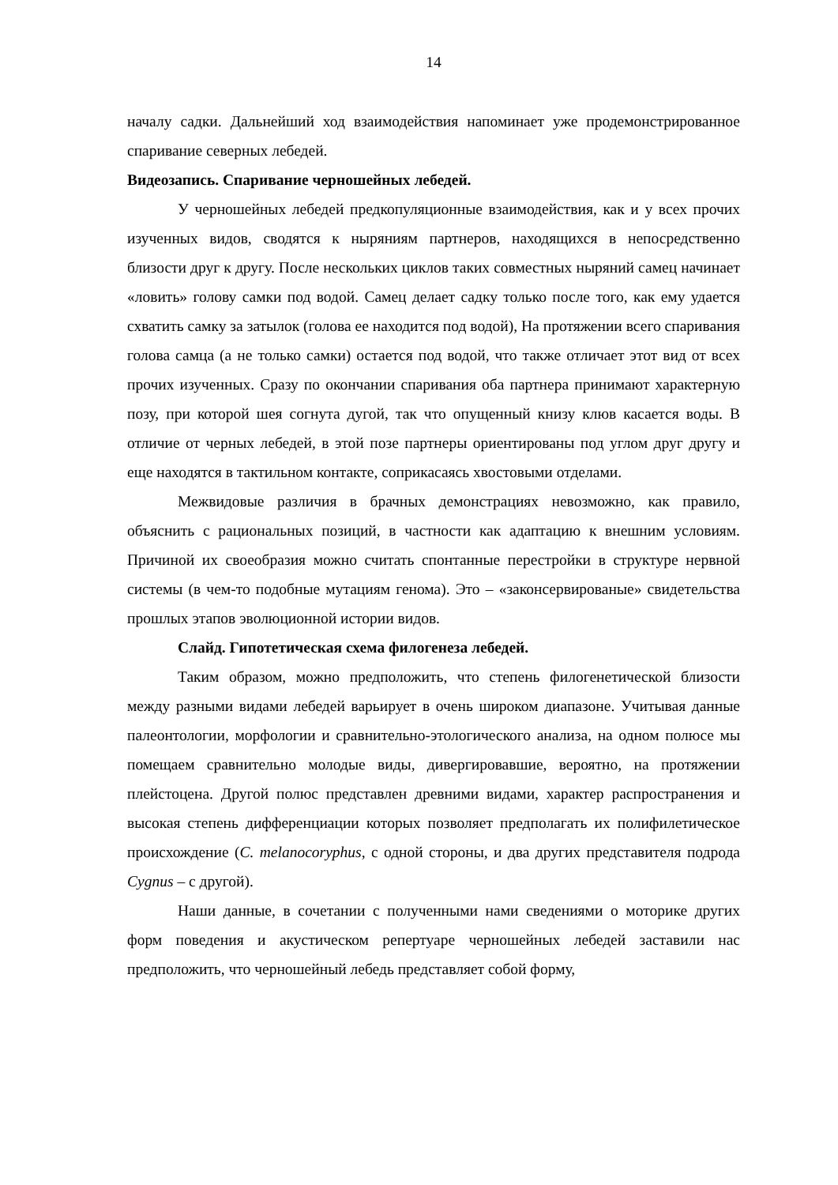14
началу садки. Дальнейший ход взаимодействия напоминает уже продемонстрированное спаривание северных лебедей.
Видеозапись. Спаривание черношейных лебедей.
У черношейных лебедей предкопуляционные взаимодействия, как и у всех прочих изученных видов, сводятся к ныряниям партнеров, находящихся в непосредственно близости друг к другу. После нескольких циклов таких совместных ныряний самец начинает «ловить» голову самки под водой. Самец делает садку только после того, как ему удается схватить самку за затылок (голова ее находится под водой), На протяжении всего спаривания голова самца (а не только самки) остается под водой, что также отличает этот вид от всех прочих изученных. Сразу по окончании спаривания оба партнера принимают характерную позу, при которой шея согнута дугой, так что опущенный книзу клюв касается воды. В отличие от черных лебедей, в этой позе партнеры ориентированы под углом друг другу и еще находятся в тактильном контакте, соприкасаясь хвостовыми отделами.
Межвидовые различия в брачных демонстрациях невозможно, как правило, объяснить с рациональных позиций, в частности как адаптацию к внешним условиям. Причиной их своеобразия можно считать спонтанные перестройки в структуре нервной системы (в чем-то подобные мутациям генома). Это – «законсервированые» свидетельства прошлых этапов эволюционной истории видов.
Слайд. Гипотетическая схема филогенеза лебедей.
Таким образом, можно предположить, что степень филогенетической близости между разными видами лебедей варьирует в очень широком диапазоне. Учитывая данные палеонтологии, морфологии и сравнительно-этологического анализа, на одном полюсе мы помещаем сравнительно молодые виды, дивергировавшие, вероятно, на протяжении плейстоцена. Другой полюс представлен древними видами, характер распространения и высокая степень дифференциации которых позволяет предполагать их полифилетическое происхождение (C. melanocoryphus, с одной стороны, и два других представителя подрода Cygnus – с другой).
Наши данные, в сочетании с полученными нами сведениями о моторике других форм поведения и акустическом репертуаре черношейных лебедей заставили нас предположить, что черношейный лебедь представляет собой форму,